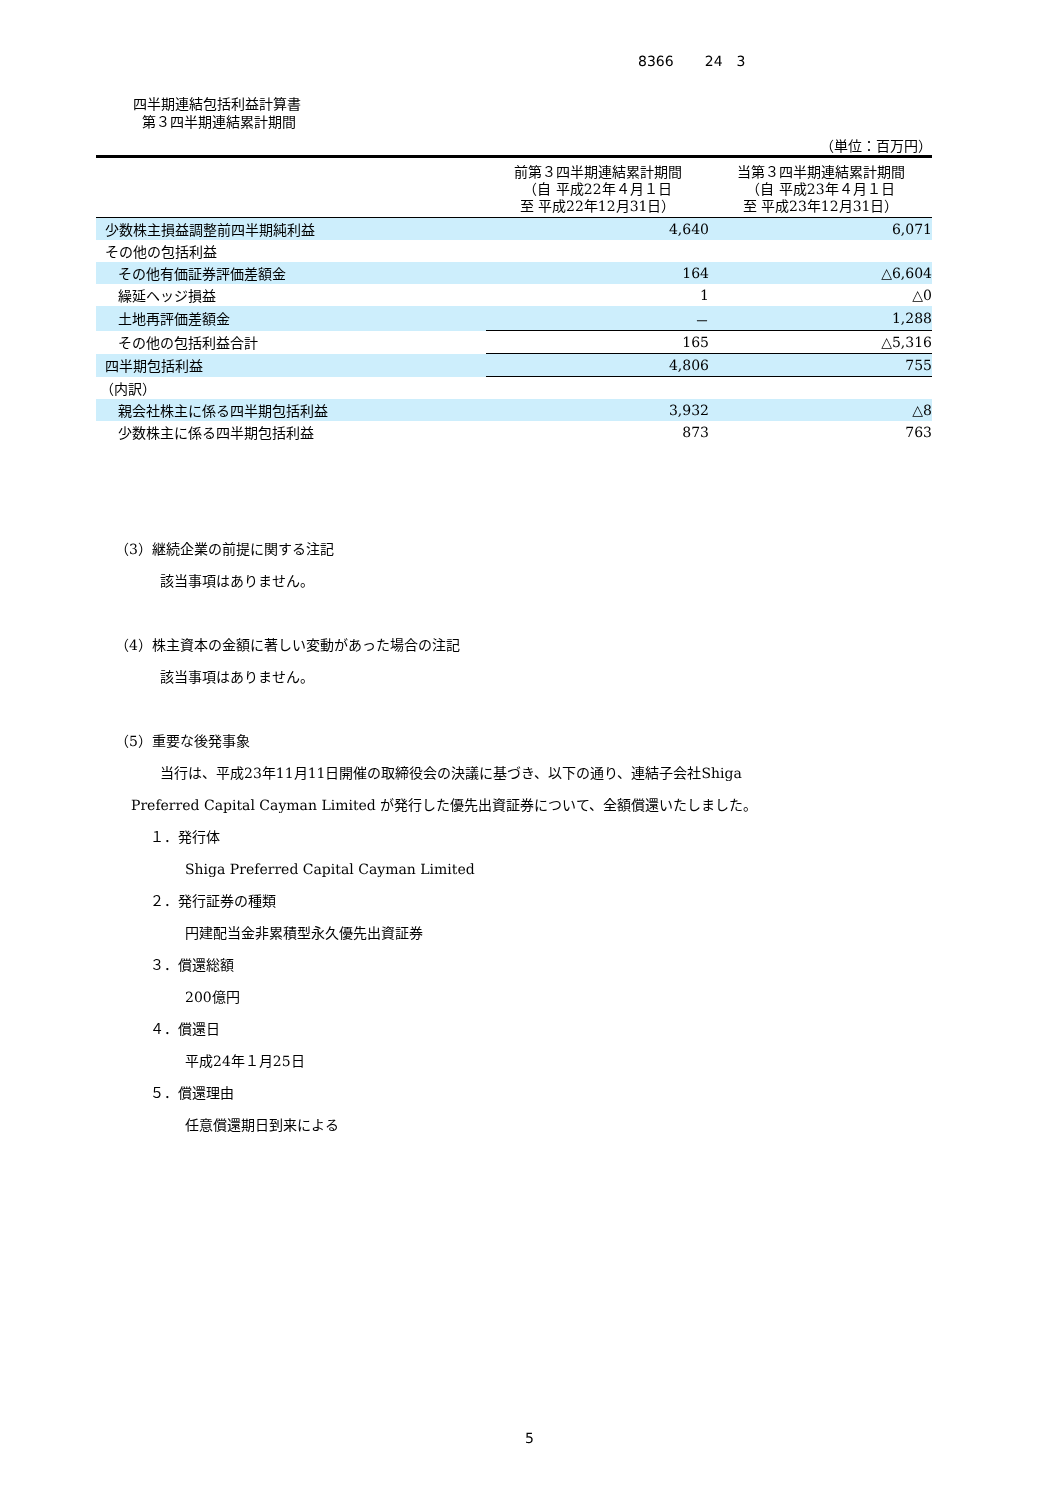8366 24　3
四半期連結包括利益計算書
第３四半期連結累計期間
（単位：百万円）
| | 前第３四半期連結累計期間 （自 平成22年４月１日 至 平成22年12月31日） | 当第３四半期連結累計期間 （自 平成23年４月１日 至 平成23年12月31日） |
| --- | --- | --- |
| 少数株主損益調整前四半期純利益 | 4,640 | 6,071 |
| その他の包括利益 | | |
| その他有価証券評価差額金 | 164 | △6,604 |
| 繰延ヘッジ損益 | 1 | △0 |
| 土地再評価差額金 | － | 1,288 |
| その他の包括利益合計 | 165 | △5,316 |
| 四半期包括利益 | 4,806 | 755 |
| （内訳） | | |
| 親会社株主に係る四半期包括利益 | 3,932 | △8 |
| 少数株主に係る四半期包括利益 | 873 | 763 |
（3）継続企業の前提に関する注記
該当事項はありません。
（4）株主資本の金額に著しい変動があった場合の注記
該当事項はありません。
（5）重要な後発事象
当行は、平成23年11月11日開催の取締役会の決議に基づき、以下の通り、連結子会社Shiga
Preferred Capital Cayman Limited が発行した優先出資証券について、全額償還いたしました。
１．発行体
Shiga Preferred Capital Cayman Limited
２．発行証券の種類
円建配当金非累積型永久優先出資証券
３．償還総額
200億円
４．償還日
平成24年１月25日
５．償還理由
任意償還期日到来による
5